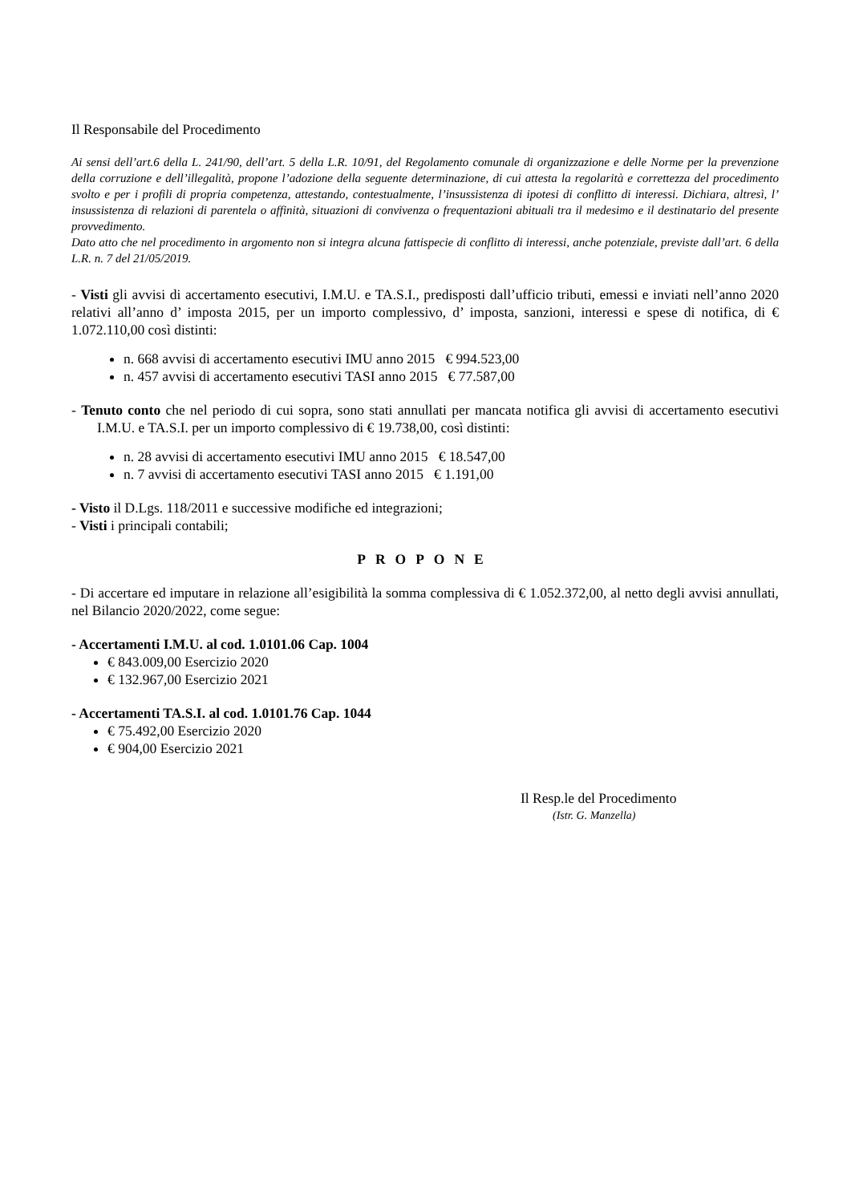Il Responsabile del Procedimento
Ai sensi dell’art.6 della L. 241/90, dell’art. 5 della L.R. 10/91, del Regolamento comunale di organizzazione e delle Norme per la prevenzione della corruzione e dell’illegalità, propone l’adozione della seguente determinazione, di cui attesta la regolarità e correttezza del procedimento svolto e per i profili di propria competenza, attestando, contestualmente, l’insussistenza di ipotesi di conflitto di interessi. Dichiara, altresì, l’ insussistenza di relazioni di parentela o affinità, situazioni di convivenza o frequentazioni abituali tra il medesimo e il destinatario del presente provvedimento.
Dato atto che nel procedimento in argomento non si integra alcuna fattispecie di conflitto di interessi, anche potenziale, previste dall’art. 6 della L.R. n. 7 del 21/05/2019.
- Visti gli avvisi di accertamento esecutivi, I.M.U. e TA.S.I., predisposti dall’ufficio tributi, emessi e inviati nell’anno 2020 relativi all’anno d’ imposta 2015, per un importo complessivo, d’ imposta, sanzioni, interessi e spese di notifica, di € 1.072.110,00 così distinti:
n. 668 avvisi di accertamento esecutivi IMU anno 2015 € 994.523,00
n. 457 avvisi di accertamento esecutivi TASI anno 2015 € 77.587,00
- Tenuto conto che nel periodo di cui sopra, sono stati annullati per mancata notifica gli avvisi di accertamento esecutivi I.M.U. e TA.S.I. per un importo complessivo di € 19.738,00, così distinti:
n. 28 avvisi di accertamento esecutivi IMU anno 2015 € 18.547,00
n. 7 avvisi di accertamento esecutivi TASI anno 2015 € 1.191,00
- Visto il D.Lgs. 118/2011 e successive modifiche ed integrazioni;
- Visti i principali contabili;
PROPONE
- Di accertare ed imputare in relazione all’esigibilità la somma complessiva di € 1.052.372,00, al netto degli avvisi annullati, nel Bilancio 2020/2022, come segue:
- Accertamenti I.M.U. al cod. 1.0101.06 Cap. 1004
€ 843.009,00 Esercizio 2020
€ 132.967,00 Esercizio 2021
- Accertamenti TA.S.I. al cod. 1.0101.76 Cap. 1044
€ 75.492,00 Esercizio 2020
€ 904,00 Esercizio 2021
Il Resp.le del Procedimento
(Istr. G. Manzella)